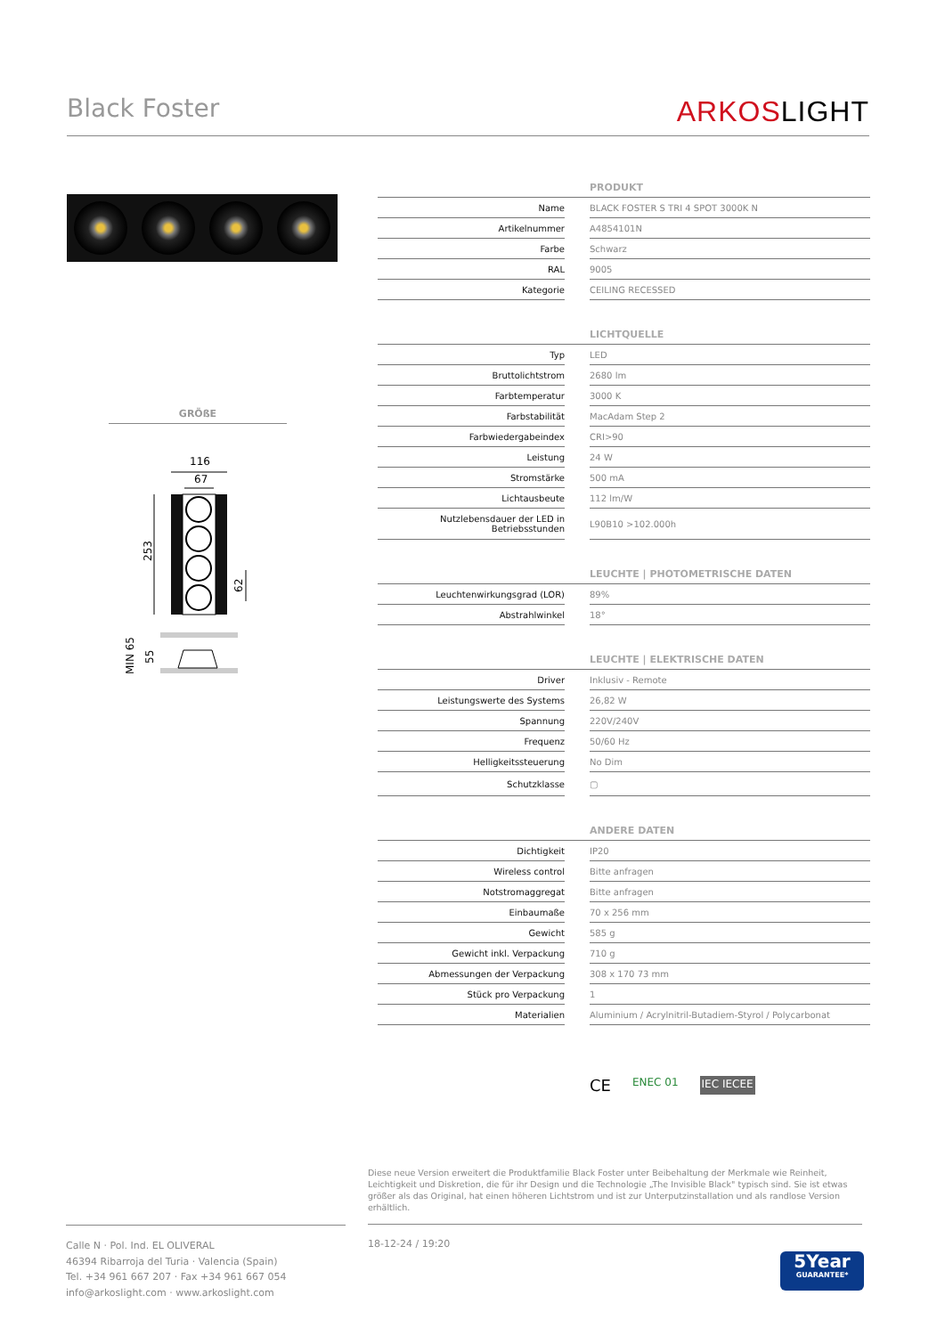Black Foster
ARKOSLIGHT
GRÖßE
116
67
253
62
MIN 65
55
| PRODUKT | | |
| --- | --- | --- |
| Name | | BLACK FOSTER S TRI 4 SPOT 3000K N |
| Artikelnummer | | A4854101N |
| Farbe | | Schwarz |
| RAL | | 9005 |
| Kategorie | | CEILING RECESSED |
| LICHTQUELLE | | |
| --- | --- | --- |
| Typ | | LED |
| Bruttolichtstrom | | 2680 lm |
| Farbtemperatur | | 3000 K |
| Farbstabilität | | MacAdam Step 2 |
| Farbwiedergabeindex | | CRI>90 |
| Leistung | | 24 W |
| Stromstärke | | 500 mA |
| Lichtausbeute | | 112 lm/W |
| Nutzlebensdauer der LED in Betriebsstunden | | L90B10 >102.000h |
| LEUCHTE / PHOTOMETRISCHE DATEN | | |
| --- | --- | --- |
| Leuchtenwirkungsgrad (LOR) | | 89% |
| Abstrahlwinkel | | 18° |
| LEUCHTE / ELEKTRISCHE DATEN | | |
| --- | --- | --- |
| Driver | | Inklusiv - Remote |
| Leistungswerte des Systems | | 26,82 W |
| Spannung | | 220V/240V |
| Frequenz | | 50/60 Hz |
| Helligkeitssteuerung | | No Dim |
| Schutzklasse | | ▢ |
| ANDERE DATEN | | |
| --- | --- | --- |
| Dichtigkeit | | IP20 |
| Wireless control | | Bitte anfragen |
| Notstromaggregat | | Bitte anfragen |
| Einbaumaße | | 70 x 256 mm |
| Gewicht | | 585 g |
| Gewicht inkl. Verpackung | | 710 g |
| Abmessungen der Verpackung | | 308 x 170 73 mm |
| Stück pro Verpackung | | 1 |
| Materialien | | Aluminium / Acrylnitril-Butadiem-Styrol / Polycarbonat |
CE ENEC 01 IEC IECEE
Diese neue Version erweitert die Produktfamilie Black Foster unter Beibehaltung der Merkmale wie Reinheit, Leichtigkeit und Diskretion, die für ihr Design und die Technologie „The Invisible Black" typisch sind. Sie ist etwas größer als das Original, hat einen höheren Lichtstrom und ist zur Unterputzinstallation und als randlose Version erhältlich.
Calle N · Pol. Ind. EL OLIVERAL
46394 Ribarroja del Turia · Valencia (Spain)
Tel. +34 961 667 207 · Fax +34 961 667 054
info@arkoslight.com · www.arkoslight.com
18-12-24 / 19:20
5Year
GUARANTEE*